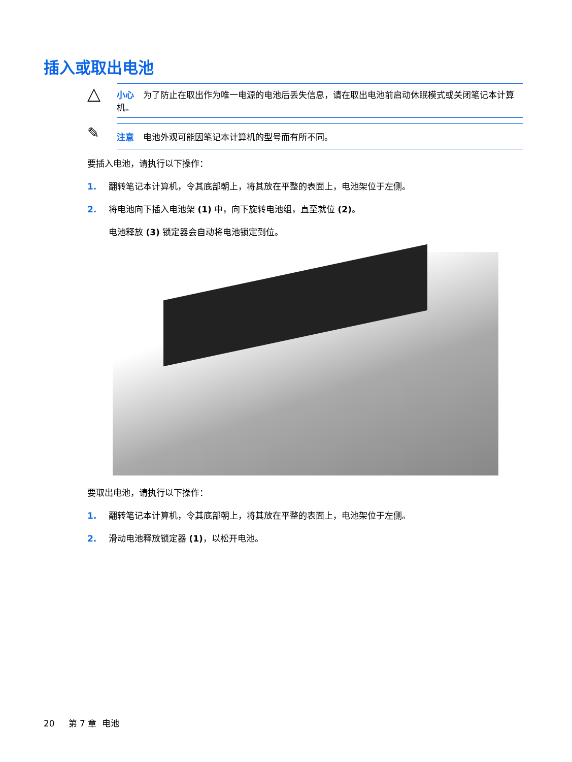插入或取出电池
△
小心 为了防止在取出作为唯一电源的电池后丢失信息，请在取出电池前启动休眠模式或关闭笔记本计算机。
✎
注意 电池外观可能因笔记本计算机的型号而有所不同。
要插入电池，请执行以下操作：
1. 翻转笔记本计算机，令其底部朝上，将其放在平整的表面上，电池架位于左侧。
2. 将电池向下插入电池架 (1) 中，向下旋转电池组，直至就位 (2)。
电池释放 (3) 锁定器会自动将电池锁定到位。
要取出电池，请执行以下操作：
1. 翻转笔记本计算机，令其底部朝上，将其放在平整的表面上，电池架位于左侧。
2. 滑动电池释放锁定器 (1)，以松开电池。
20 第 7 章 电池